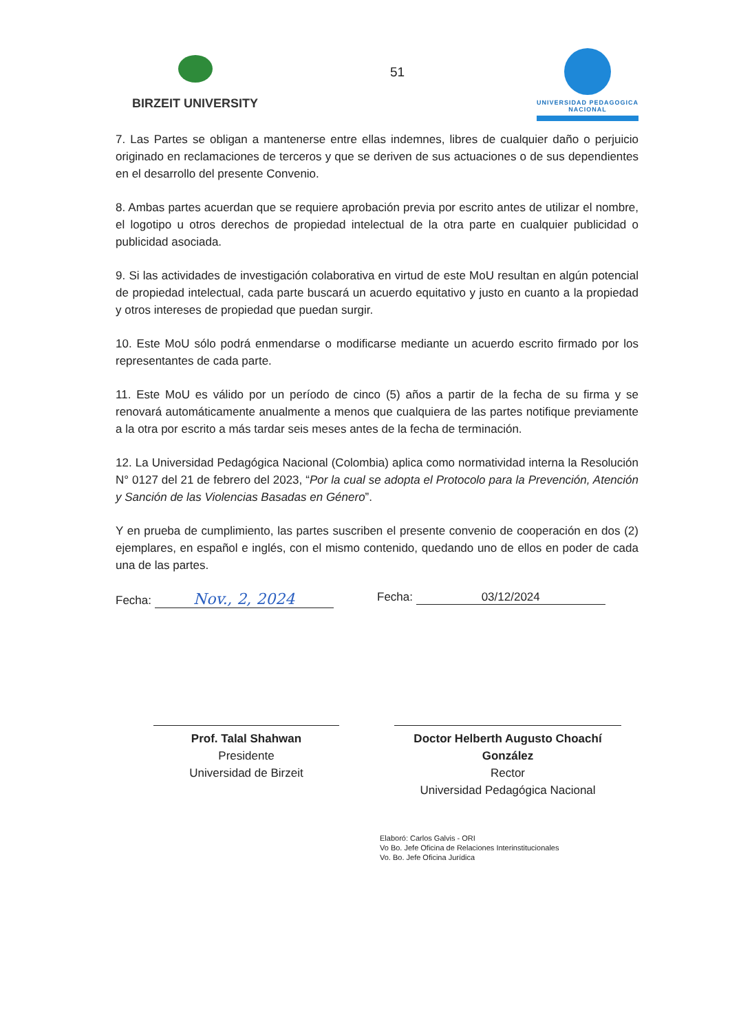BIRZEIT UNIVERSITY
51
UNIVERSIDAD PEDAGOGICA
NACIONAL
7. Las Partes se obligan a mantenerse entre ellas indemnes, libres de cualquier daño o perjuicio originado en reclamaciones de terceros y que se deriven de sus actuaciones o de sus dependientes en el desarrollo del presente Convenio.
8. Ambas partes acuerdan que se requiere aprobación previa por escrito antes de utilizar el nombre, el logotipo u otros derechos de propiedad intelectual de la otra parte en cualquier publicidad o publicidad asociada.
9. Si las actividades de investigación colaborativa en virtud de este MoU resultan en algún potencial de propiedad intelectual, cada parte buscará un acuerdo equitativo y justo en cuanto a la propiedad y otros intereses de propiedad que puedan surgir.
10. Este MoU sólo podrá enmendarse o modificarse mediante un acuerdo escrito firmado por los representantes de cada parte.
11. Este MoU es válido por un período de cinco (5) años a partir de la fecha de su firma y se renovará automáticamente anualmente a menos que cualquiera de las partes notifique previamente a la otra por escrito a más tardar seis meses antes de la fecha de terminación.
12. La Universidad Pedagógica Nacional (Colombia) aplica como normatividad interna la Resolución N° 0127 del 21 de febrero del 2023, “Por la cual se adopta el Protocolo para la Prevención, Atención y Sanción de las Violencias Basadas en Género”.
Y en prueba de cumplimiento, las partes suscriben el presente convenio de cooperación en dos (2) ejemplares, en español e inglés, con el mismo contenido, quedando uno de ellos en poder de cada una de las partes.
Fecha: Nov., 2, 2024
Fecha: 03/12/2024
Prof. Talal Shahwan
Presidente
Universidad de Birzeit
Doctor Helberth Augusto Choachí
González
Rector
Universidad Pedagógica Nacional
Elaboró: Carlos Galvis - ORI
Vo Bo. Jefe Oficina de Relaciones Interinstitucionales
Vo. Bo. Jefe Oficina Jurídica